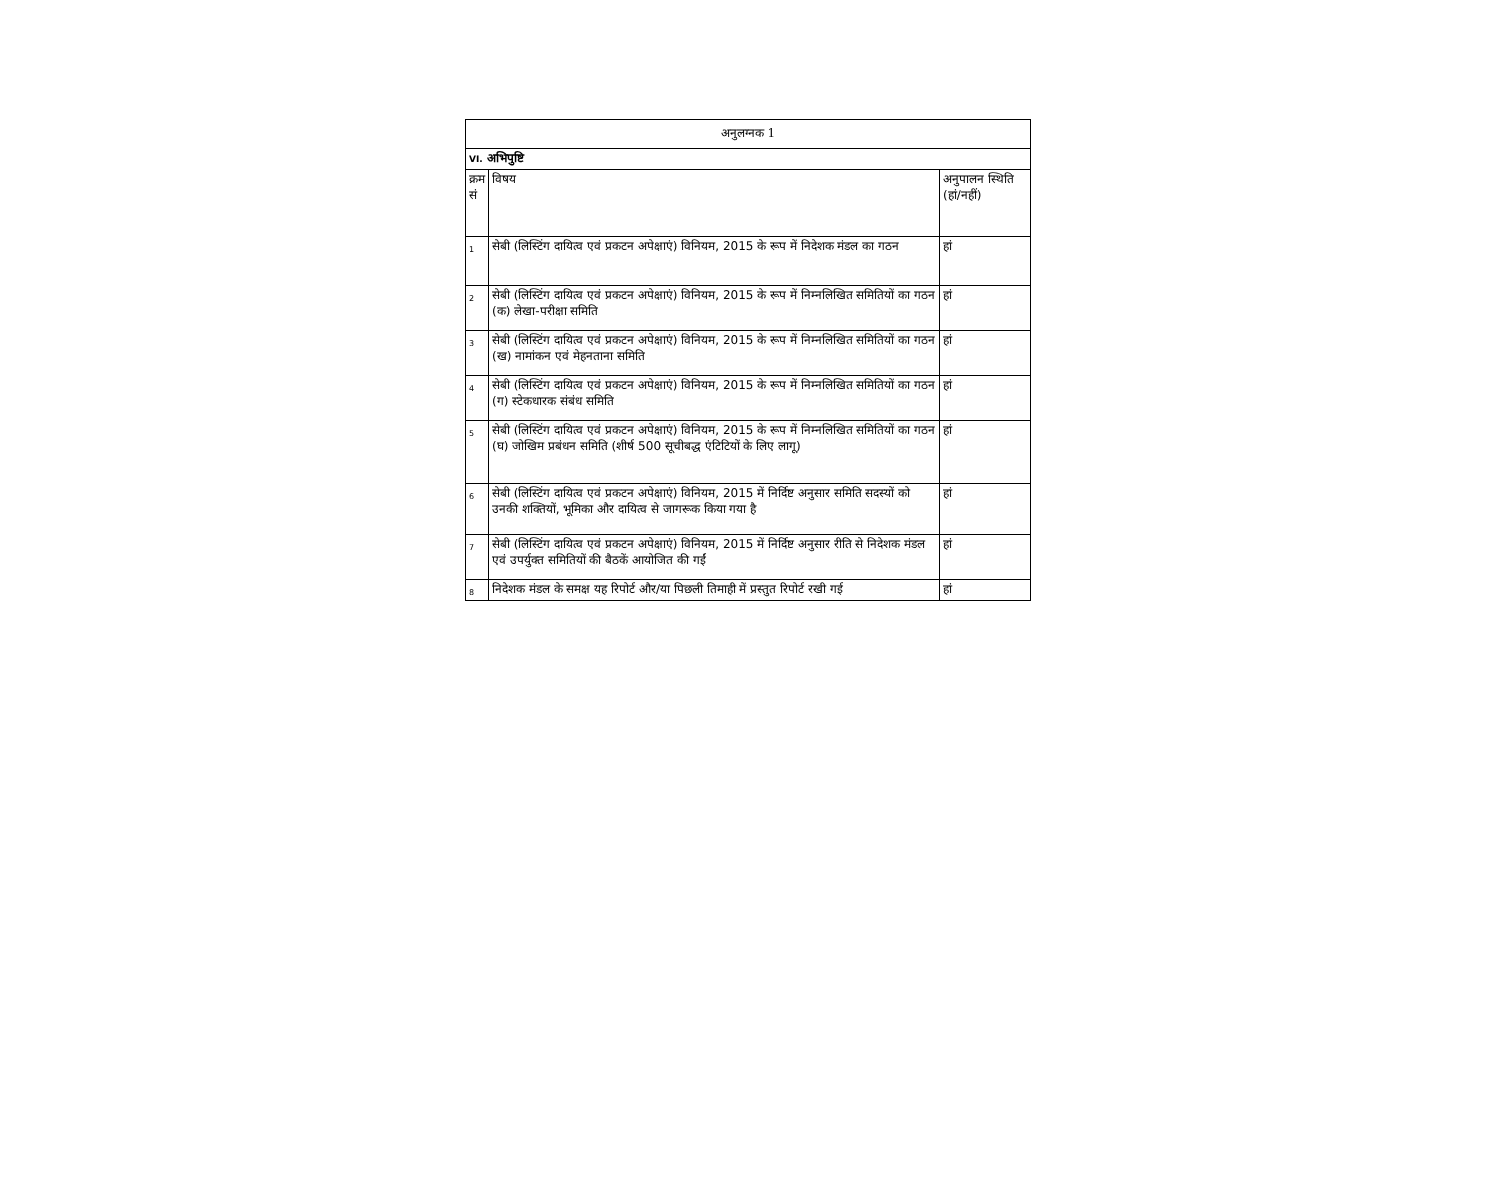| अनुलग्नक 1 | | |
| VI. अभिपुष्टि | | |
| क्रम सं | विषय | अनुपालन स्थिति (हां/नहीं) |
| 1 | सेबी (लिस्टिंग दायित्व एवं प्रकटन अपेक्षाएं) विनियम, 2015 के रूप में निदेशक मंडल का गठन | हां |
| 2 | सेबी (लिस्टिंग दायित्व एवं प्रकटन अपेक्षाएं) विनियम, 2015 के रूप में निम्नलिखित समितियों का गठन (क) लेखा-परीक्षा समिति | हां |
| 3 | सेबी (लिस्टिंग दायित्व एवं प्रकटन अपेक्षाएं) विनियम, 2015 के रूप में निम्नलिखित समितियों का गठन (ख) नामांकन एवं मेहनताना समिति | हां |
| 4 | सेबी (लिस्टिंग दायित्व एवं प्रकटन अपेक्षाएं) विनियम, 2015 के रूप में निम्नलिखित समितियों का गठन (ग) स्टेकधारक संबंध समिति | हां |
| 5 | सेबी (लिस्टिंग दायित्व एवं प्रकटन अपेक्षाएं) विनियम, 2015 के रूप में निम्नलिखित समितियों का गठन (घ) जोखिम प्रबंधन समिति (शीर्ष 500 सूचीबद्ध एंटिटियों के लिए लागू) | हां |
| 6 | सेबी (लिस्टिंग दायित्व एवं प्रकटन अपेक्षाएं) विनियम, 2015 में निर्दिष्ट अनुसार समिति सदस्यों को उनकी शक्तियों, भूमिका और दायित्व से जागरूक किया गया है | हां |
| 7 | सेबी (लिस्टिंग दायित्व एवं प्रकटन अपेक्षाएं) विनियम, 2015 में निर्दिष्ट अनुसार रीति से निदेशक मंडल एवं उपर्युक्त समितियों की बैठकें आयोजित की गईं | हां |
| 8 | निदेशक मंडल के समक्ष यह रिपोर्ट और/या पिछली तिमाही में प्रस्तुत रिपोर्ट रखी गई | हां |